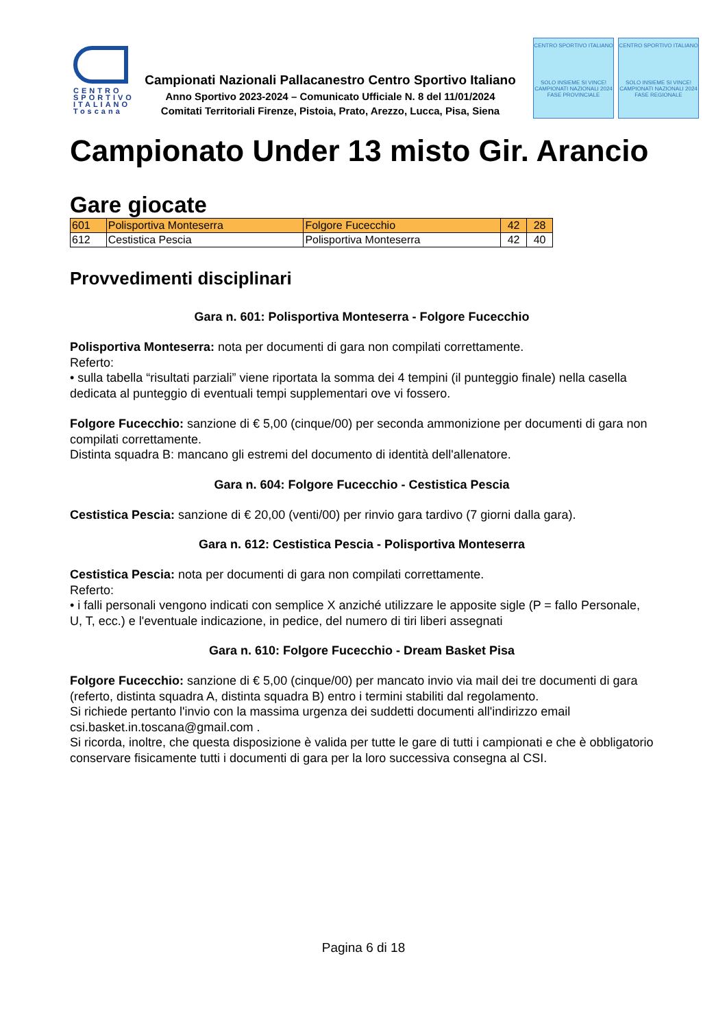CENTRO SPORTIVO ITALIANO Toscana
Campionati Nazionali Pallacanestro Centro Sportivo Italiano
Anno Sportivo 2023-2024 – Comunicato Ufficiale N. 8 del 11/01/2024
Comitati Territoriali Firenze, Pistoia, Prato, Arezzo, Lucca, Pisa, Siena
CENTRO SPORTIVO ITALIANO
SOLO INSIEME SI VINCE!
CAMPIONATI NAZIONALI 2024
FASE PROVINCIALE
CENTRO SPORTIVO ITALIANO
SOLO INSIEME SI VINCE!
CAMPIONATI NAZIONALI 2024
FASE REGIONALE
Campionato Under 13 misto Gir. Arancio
Gare giocate
| 601 | Polisportiva Monteserra | Folgore Fucecchio | 42 | 28 |
| 612 | Cestistica Pescia | Polisportiva Monteserra | 42 | 40 |
Provvedimenti disciplinari
Gara n. 601: Polisportiva Monteserra - Folgore Fucecchio
Polisportiva Monteserra: nota per documenti di gara non compilati correttamente.
Referto:
• sulla tabella “risultati parziali” viene riportata la somma dei 4 tempini (il punteggio finale) nella casella dedicata al punteggio di eventuali tempi supplementari ove vi fossero.
Folgore Fucecchio: sanzione di € 5,00 (cinque/00) per seconda ammonizione per documenti di gara non compilati correttamente.
Distinta squadra B: mancano gli estremi del documento di identità dell'allenatore.
Gara n. 604: Folgore Fucecchio - Cestistica Pescia
Cestistica Pescia: sanzione di € 20,00 (venti/00) per rinvio gara tardivo (7 giorni dalla gara).
Gara n. 612: Cestistica Pescia - Polisportiva Monteserra
Cestistica Pescia: nota per documenti di gara non compilati correttamente.
Referto:
• i falli personali vengono indicati con semplice X anziché utilizzare le apposite sigle (P = fallo Personale, U, T, ecc.) e l'eventuale indicazione, in pedice, del numero di tiri liberi assegnati
Gara n. 610: Folgore Fucecchio - Dream Basket Pisa
Folgore Fucecchio: sanzione di € 5,00 (cinque/00) per mancato invio via mail dei tre documenti di gara (referto, distinta squadra A, distinta squadra B) entro i termini stabiliti dal regolamento.
Si richiede pertanto l'invio con la massima urgenza dei suddetti documenti all'indirizzo email csi.basket.in.toscana@gmail.com .
Si ricorda, inoltre, che questa disposizione è valida per tutte le gare di tutti i campionati e che è obbligatorio conservare fisicamente tutti i documenti di gara per la loro successiva consegna al CSI.
Pagina 6 di 18